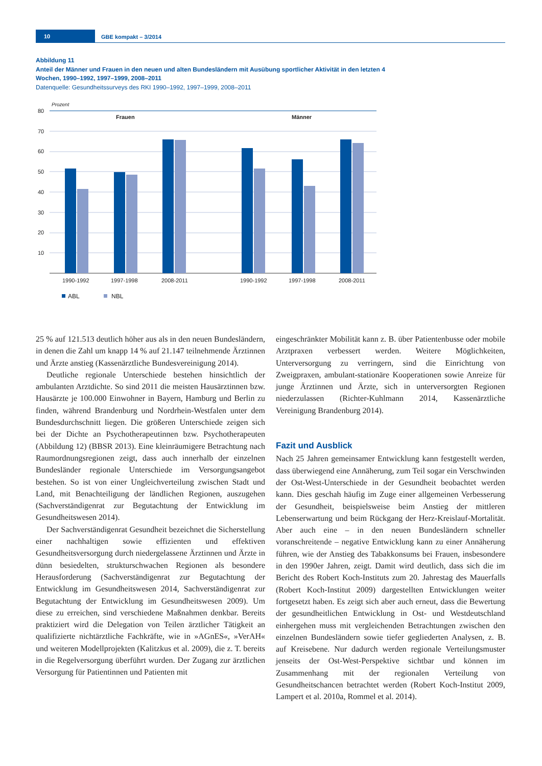10 GBE kompakt – 3/2014
Abbildung 11
Anteil der Männer und Frauen in den neuen und alten Bundesländern mit Ausübung sportlicher Aktivität in den letzten 4 Wochen, 1990–1992, 1997–1999, 2008–2011
Datenquelle: Gesundheitssurveys des RKI 1990–1992, 1997–1999, 2008–2011
Prozent
80
70
60
50
40
30
20
10
Frauen
Männer
1990-1992
1997-1998
2008-2011
1990-1992
1997-1998
2008-2011
ABL
NBL
25 % auf 121.513 deutlich höher aus als in den neuen Bundesländern, in denen die Zahl um knapp 14 % auf 21.147 teilnehmende Ärztinnen und Ärzte anstieg (Kassenärztliche Bundesvereinigung 2014).
Deutliche regionale Unterschiede bestehen hinsichtlich der ambulanten Arztdichte. So sind 2011 die meisten Hausärztinnen bzw. Hausärzte je 100.000 Einwohner in Bayern, Hamburg und Berlin zu finden, während Brandenburg und Nordrhein-Westfalen unter dem Bundesdurchschnitt liegen. Die größeren Unterschiede zeigen sich bei der Dichte an Psychotherapeutinnen bzw. Psychotherapeuten (Abbildung 12) (BBSR 2013). Eine kleinräumigere Betrachtung nach Raumordnungsregionen zeigt, dass auch innerhalb der einzelnen Bundesländer regionale Unterschiede im Versorgungsangebot bestehen. So ist von einer Ungleichverteilung zwischen Stadt und Land, mit Benachteiligung der ländlichen Regionen, auszugehen (Sachverständigenrat zur Begutachtung der Entwicklung im Gesundheitswesen 2014).
Der Sachverständigenrat Gesundheit bezeichnet die Sicherstellung einer nachhaltigen sowie effizienten und effektiven Gesundheitsversorgung durch niedergelassene Ärztinnen und Ärzte in dünn besiedelten, strukturschwachen Regionen als besondere Herausforderung (Sachverständigenrat zur Begutachtung der Entwicklung im Gesundheitswesen 2014, Sachverständigenrat zur Begutachtung der Entwicklung im Gesundheitswesen 2009). Um diese zu erreichen, sind verschiedene Maßnahmen denkbar. Bereits praktiziert wird die Delegation von Teilen ärztlicher Tätigkeit an qualifizierte nichtärztliche Fachkräfte, wie in »AGnES«, »VerAH« und weiteren Modellprojekten (Kalitzkus et al. 2009), die z. T. bereits in die Regelversorgung überführt wurden. Der Zugang zur ärztlichen Versorgung für Patientinnen und Patienten mit
eingeschränkter Mobilität kann z. B. über Patientenbusse oder mobile Arztpraxen verbessert werden. Weitere Möglichkeiten, Unterversorgung zu verringern, sind die Einrichtung von Zweigpraxen, ambulant-stationäre Kooperationen sowie Anreize für junge Ärztinnen und Ärzte, sich in unterversorgten Regionen niederzulassen (Richter-Kuhlmann 2014, Kassenärztliche Vereinigung Brandenburg 2014).
Fazit und Ausblick
Nach 25 Jahren gemeinsamer Entwicklung kann festgestellt werden, dass überwiegend eine Annäherung, zum Teil sogar ein Verschwinden der Ost-West-Unterschiede in der Gesundheit beobachtet werden kann. Dies geschah häufig im Zuge einer allgemeinen Verbesserung der Gesundheit, beispielsweise beim Anstieg der mittleren Lebenserwartung und beim Rückgang der Herz-Kreislauf-Mortalität. Aber auch eine – in den neuen Bundesländern schneller voranschreitende – negative Entwicklung kann zu einer Annäherung führen, wie der Anstieg des Tabakkonsums bei Frauen, insbesondere in den 1990er Jahren, zeigt. Damit wird deutlich, dass sich die im Bericht des Robert Koch-Instituts zum 20. Jahrestag des Mauerfalls (Robert Koch-Institut 2009) dargestellten Entwicklungen weiter fortgesetzt haben. Es zeigt sich aber auch erneut, dass die Bewertung der gesundheitlichen Entwicklung in Ost- und Westdeutschland einhergehen muss mit vergleichenden Betrachtungen zwischen den einzelnen Bundesländern sowie tiefer gegliederten Analysen, z. B. auf Kreisebene. Nur dadurch werden regionale Verteilungsmuster jenseits der Ost-West-Perspektive sichtbar und können im Zusammenhang mit der regionalen Verteilung von Gesundheitschancen betrachtet werden (Robert Koch-Institut 2009, Lampert et al. 2010a, Rommel et al. 2014).